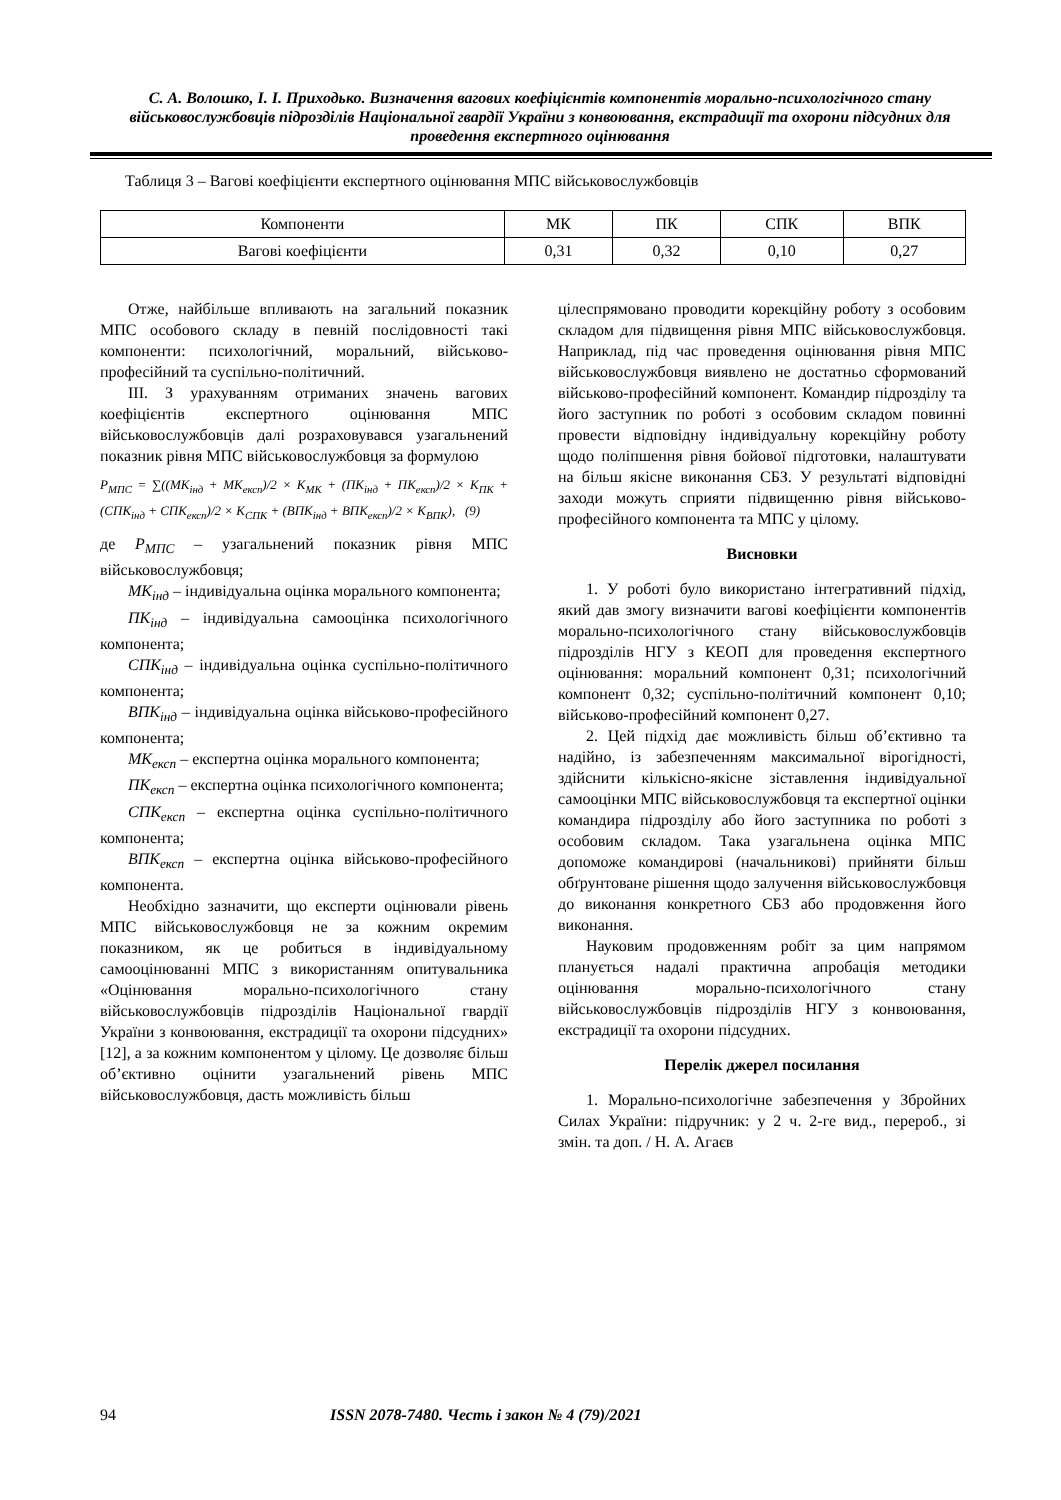С. А. Волошко, І. І. Приходько. Визначення вагових коефіцієнтів компонентів морально-психологічного стану військовослужбовців підрозділів Національної гвардії України з конвоювання, екстрадиції та охорони підсудних для проведення експертного оцінювання
Таблиця 3 – Вагові коефіцієнти експертного оцінювання МПС військовослужбовців
| Компоненти | МК | ПК | СПК | ВПК |
| --- | --- | --- | --- | --- |
| Вагові коефіцієнти | 0,31 | 0,32 | 0,10 | 0,27 |
Отже, найбільше впливають на загальний показник МПС особового складу в певній послідовності такі компоненти: психологічний, моральний, військово-професійний та суспільно-політичний.
ІІІ. З урахуванням отриманих значень вагових коефіцієнтів експертного оцінювання МПС військовослужбовців далі розраховувався узагальнений показник рівня МПС військовослужбовця за формулою
P<sub>МПС</sub> = ∑((МК<sub>інд</sub> + МК<sub>експ</sub>)/2 × K<sub>МК</sub> + (ПК<sub>інд</sub> + ПК<sub>експ</sub>)/2 × K<sub>ПК</sub> + (СПК<sub>інд</sub> + СПК<sub>експ</sub>)/2 × K<sub>СПК</sub> + (ВПК<sub>інд</sub> + ВПК<sub>експ</sub>)/2 × K<sub>ВПК</sub>), (9)
де P<sub>МПС</sub> – узагальнений показник рівня МПС військовослужбовця;
МК<sub>інд</sub> – індивідуальна оцінка морального компонента;
ПК<sub>інд</sub> – індивідуальна самооцінка психологічного компонента;
СПК<sub>інд</sub> – індивідуальна оцінка суспільно-політичного компонента;
ВПК<sub>інд</sub> – індивідуальна оцінка військово-професійного компонента;
МК<sub>експ</sub> – експертна оцінка морального компонента;
ПК<sub>експ</sub> – експертна оцінка психологічного компонента;
СПК<sub>експ</sub> – експертна оцінка суспільно-політичного компонента;
ВПК<sub>експ</sub> – експертна оцінка військово-професійного компонента.
Необхідно зазначити, що експерти оцінювали рівень МПС військовослужбовця не за кожним окремим показником, як це робиться в індивідуальному самооцінюванні МПС з використанням опитувальника «Оцінювання морально-психологічного стану військовослужбовців підрозділів Національної гвардії України з конвоювання, екстрадиції та охорони підсудних» [12], а за кожним компонентом у цілому. Це дозволяє більш об’єктивно оцінити узагальнений рівень МПС військовослужбовця, дасть можливість більш
цілеспрямовано проводити корекційну роботу з особовим складом для підвищення рівня МПС військовослужбовця. Наприклад, під час проведення оцінювання рівня МПС військовослужбовця виявлено не достатньо сформований військово-професійний компонент. Командир підрозділу та його заступник по роботі з особовим складом повинні провести відповідну індивідуальну корекційну роботу щодо поліпшення рівня бойової підготовки, налаштувати на більш якісне виконання СБЗ. У результаті відповідні заходи можуть сприяти підвищенню рівня військово-професійного компонента та МПС у цілому.
Висновки
1. У роботі було використано інтегративний підхід, який дав змогу визначити вагові коефіцієнти компонентів морально-психологічного стану військовослужбовців підрозділів НГУ з КЕОП для проведення експертного оцінювання: моральний компонент 0,31; психологічний компонент 0,32; суспільно-політичний компонент 0,10; військово-професійний компонент 0,27.
2. Цей підхід дає можливість більш об’єктивно та надійно, із забезпеченням максимальної вірогідності, здійснити кількісно-якісне зіставлення індивідуальної самооцінки МПС військовослужбовця та експертної оцінки командира підрозділу або його заступника по роботі з особовим складом. Така узагальнена оцінка МПС допоможе командирові (начальникові) прийняти більш обґрунтоване рішення щодо залучення військовослужбовця до виконання конкретного СБЗ або продовження його виконання.
Науковим продовженням робіт за цим напрямом планується надалі практична апробація методики оцінювання морально-психологічного стану військовослужбовців підрозділів НГУ з конвоювання, екстрадиції та охорони підсудних.
Перелік джерел посилання
1. Морально-психологічне забезпечення у Збройних Силах України: підручник: у 2 ч. 2-ге вид., перероб., зі змін. та доп. / Н. А. Агаєв
94 ISSN 2078-7480. Честь і закон № 4 (79)/2021